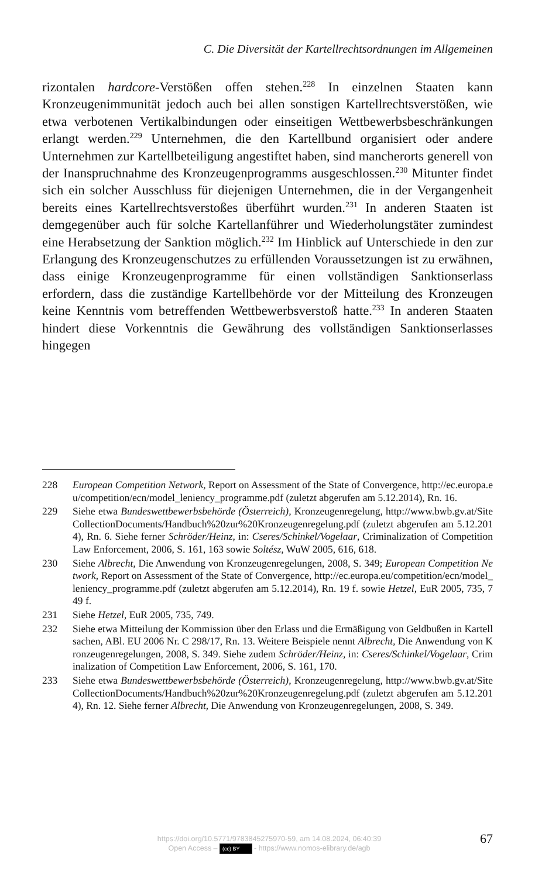C. Die Diversität der Kartellrechtsordnungen im Allgemeinen
rizontalen hardcore-Verstößen offen stehen.<sup>228</sup> In einzelnen Staaten kann Kronzeugenimmunität jedoch auch bei allen sonstigen Kartellrechtsverstößen, wie etwa verbotenen Vertikalbindungen oder einseitigen Wettbewerbsbeschränkungen erlangt werden.<sup>229</sup> Unternehmen, die den Kartellbund organisiert oder andere Unternehmen zur Kartellbeteiligung angestiftet haben, sind mancherorts generell von der Inanspruchnahme des Kronzeugenprogramms ausgeschlossen.<sup>230</sup> Mitunter findet sich ein solcher Ausschluss für diejenigen Unternehmen, die in der Vergangenheit bereits eines Kartellrechtsverstoßes überführt wurden.<sup>231</sup> In anderen Staaten ist demgegenüber auch für solche Kartellanführer und Wiederholungstäter zumindest eine Herabsetzung der Sanktion möglich.<sup>232</sup> Im Hinblick auf Unterschiede in den zur Erlangung des Kronzeugenschutzes zu erfüllenden Voraussetzungen ist zu erwähnen, dass einige Kronzeugenprogramme für einen vollständigen Sanktionserlass erfordern, dass die zuständige Kartellbehörde vor der Mitteilung des Kronzeugen keine Kenntnis vom betreffenden Wettbewerbsverstoß hatte.<sup>233</sup> In anderen Staaten hindert diese Vorkenntnis die Gewährung des vollständigen Sanktionserlasses hingegen
228 European Competition Network, Report on Assessment of the State of Convergence, http://ec.europa.eu/competition/ecn/model_leniency_programme.pdf (zuletzt abgerufen am 5.12.2014), Rn. 16.
229 Siehe etwa Bundeswettbewerbsbehörde (Österreich), Kronzeugenregelung, http://www.bwb.gv.at/SiteCollectionDocuments/Handbuch%20zur%20Kronzeugenregelung.pdf (zuletzt abgerufen am 5.12.2014), Rn. 6. Siehe ferner Schröder/Heinz, in: Cseres/Schinkel/Vogelaar, Criminalization of Competition Law Enforcement, 2006, S. 161, 163 sowie Soltész, WuW 2005, 616, 618.
230 Siehe Albrecht, Die Anwendung von Kronzeugenregelungen, 2008, S. 349; European Competition Network, Report on Assessment of the State of Convergence, http://ec.europa.eu/competition/ecn/model_leniency_programme.pdf (zuletzt abgerufen am 5.12.2014), Rn. 19 f. sowie Hetzel, EuR 2005, 735, 749 f.
231 Siehe Hetzel, EuR 2005, 735, 749.
232 Siehe etwa Mitteilung der Kommission über den Erlass und die Ermäßigung von Geldbußen in Kartellsachen, ABl. EU 2006 Nr. C 298/17, Rn. 13. Weitere Beispiele nennt Albrecht, Die Anwendung von Kronzeugenregelungen, 2008, S. 349. Siehe zudem Schröder/Heinz, in: Cseres/Schinkel/Vogelaar, Criminalization of Competition Law Enforcement, 2006, S. 161, 170.
233 Siehe etwa Bundeswettbewerbsbehörde (Österreich), Kronzeugenregelung, http://www.bwb.gv.at/SiteCollectionDocuments/Handbuch%20zur%20Kronzeugenregelung.pdf (zuletzt abgerufen am 5.12.2014), Rn. 12. Siehe ferner Albrecht, Die Anwendung von Kronzeugenregelungen, 2008, S. 349.
https://doi.org/10.5771/9783845275970-59, am 14.08.2024, 06:40:39
Open Access – (cc) BY - https://www.nomos-elibrary.de/agb
67